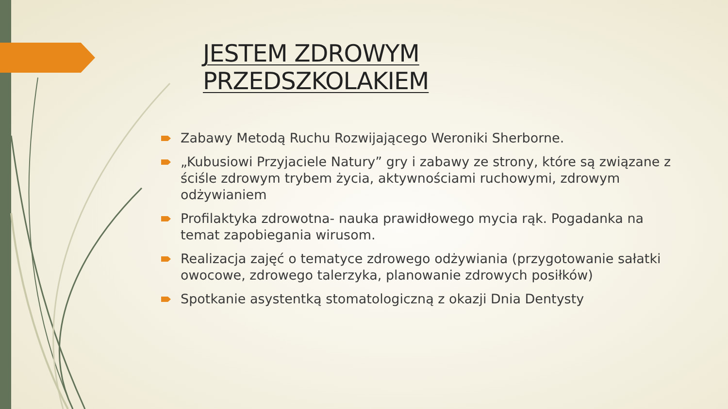JESTEM ZDROWYM PRZEDSZKOLAKIEM
Zabawy Metodą Ruchu Rozwijającego Weroniki Sherborne.
„Kubusiowi Przyjaciele Natury” gry i zabawy ze strony, które są związane z ściśle zdrowym trybem życia, aktywnościami ruchowymi, zdrowym odżywianiem
Profilaktyka zdrowotna- nauka prawidłowego mycia rąk. Pogadanka na temat zapobiegania wirusom.
Realizacja zajęć o tematyce zdrowego odżywiania (przygotowanie sałatki owocowe, zdrowego talerzyka, planowanie zdrowych posiłków)
Spotkanie asystentką stomatologiczną z okazji Dnia Dentysty